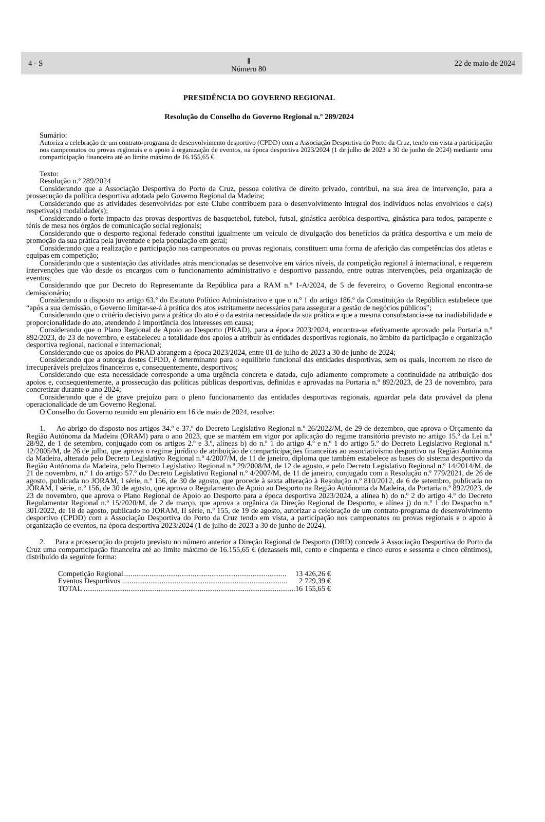4 - S Ⅱ
Número 80 22 de maio de 2024
PRESIDÊNCIA DO GOVERNO REGIONAL
Resolução do Conselho do Governo Regional n.º 289/2024
Sumário:
Autoriza a celebração de um contrato-programa de desenvolvimento desportivo (CPDD) com a Associação Desportiva do Porto da Cruz, tendo em vista a participação nos campeonatos ou provas regionais e o apoio à organização de eventos, na época desportiva 2023/2024 (1 de julho de 2023 a 30 de junho de 2024) mediante uma comparticipação financeira até ao limite máximo de 16.155,65 €.
Texto:
Resolução n.º 289/2024
Considerando que a Associação Desportiva do Porto da Cruz, pessoa coletiva de direito privado, contribui, na sua área de intervenção, para a prossecução da política desportiva adotada pelo Governo Regional da Madeira;
Considerando que as atividades desenvolvidas por este Clube contribuem para o desenvolvimento integral dos indivíduos nelas envolvidos e da(s) respetiva(s) modalidade(s);
Considerando o forte impacto das provas desportivas de basquetebol, futebol, futsal, ginástica aeróbica desportiva, ginástica para todos, parapente e ténis de mesa nos órgãos de comunicação social regionais;
Considerando que o desporto regional federado constitui igualmente um veículo de divulgação dos benefícios da prática desportiva e um meio de promoção da sua prática pela juventude e pela população em geral;
Considerando que a realização e participação nos campeonatos ou provas regionais, constituem uma forma de aferição das competências dos atletas e equipas em competição;
Considerando que a sustentação das atividades atrás mencionadas se desenvolve em vários níveis, da competição regional à internacional, e requerem intervenções que vão desde os encargos com o funcionamento administrativo e desportivo passando, entre outras intervenções, pela organização de eventos;
Considerando que por Decreto do Representante da República para a RAM n.º 1-A/2024, de 5 de fevereiro, o Governo Regional encontra-se demissionário;
Considerando o disposto no artigo 63.º do Estatuto Político Administrativo e que o n.º 1 do artigo 186.º da Constituição da República estabelece que “após a sua demissão, o Governo limitar-se-á à prática dos atos estritamente necessários para assegurar a gestão de negócios públicos”;
Considerando que o critério decisivo para a prática do ato é o da estrita necessidade da sua prática e que a mesma consubstancia-se na inadiabilidade e proporcionalidade do ato, atendendo à importância dos interesses em causa;
Considerando que o Plano Regional de Apoio ao Desporto (PRAD), para a época 2023/2024, encontra-se efetivamente aprovado pela Portaria n.º 892/2023, de 23 de novembro, e estabeleceu a totalidade dos apoios a atribuir às entidades desportivas regionais, no âmbito da participação e organização desportiva regional, nacional e internacional;
Considerando que os apoios do PRAD abrangem a época 2023/2024, entre 01 de julho de 2023 a 30 de junho de 2024;
Considerando que a outorga destes CPDD, é determinante para o equilíbrio funcional das entidades desportivas, sem os quais, incorrem no risco de irrecuperáveis prejuízos financeiros e, consequentemente, desportivos;
Considerando que esta necessidade corresponde a uma urgência concreta e datada, cujo adiamento compromete a continuidade na atribuição dos apoios e, consequentemente, a prossecução das políticas públicas desportivas, definidas e aprovadas na Portaria n.º 892/2023, de 23 de novembro, para concretizar durante o ano 2024;
Considerando que é de grave prejuízo para o pleno funcionamento das entidades desportivas regionais, aguardar pela data provável da plena operacionalidade de um Governo Regional.
O Conselho do Governo reunido em plenário em 16 de maio de 2024, resolve:
1. Ao abrigo do disposto nos artigos 34.º e 37.º do Decreto Legislativo Regional n.º 26/2022/M, de 29 de dezembro, que aprova o Orçamento da Região Autónoma da Madeira (ORAM) para o ano 2023, que se mantém em vigor por aplicação do regime transitório previsto no artigo 15.º da Lei n.º 28/92, de 1 de setembro, conjugado com os artigos 2.º e 3.º, alíneas b) do n.º 1 do artigo 4.º e n.º 1 do artigo 5.º do Decreto Legislativo Regional n.º 12/2005/M, de 26 de julho, que aprova o regime jurídico de atribuição de comparticipações financeiras ao associativismo desportivo na Região Autónoma da Madeira, alterado pelo Decreto Legislativo Regional n.º 4/2007/M, de 11 de janeiro, diploma que também estabelece as bases do sistema desportivo da Região Autónoma da Madeira, pelo Decreto Legislativo Regional n.º 29/2008/M, de 12 de agosto, e pelo Decreto Legislativo Regional n.º 14/2014/M, de 21 de novembro, n.º 1 do artigo 57.º do Decreto Legislativo Regional n.º 4/2007/M, de 11 de janeiro, conjugado com a Resolução n.º 779/2021, de 26 de agosto, publicada no JORAM, I série, n.º 156, de 30 de agosto, que procede à sexta alteração à Resolução n.º 810/2012, de 6 de setembro, publicada no JORAM, I série, n.º 156, de 30 de agosto, que aprova o Regulamento de Apoio ao Desporto na Região Autónoma da Madeira, da Portaria n.º 892/2023, de 23 de novembro, que aprova o Plano Regional de Apoio ao Desporto para a época desportiva 2023/2024, a alínea h) do n.º 2 do artigo 4.º do Decreto Regulamentar Regional n.º 15/2020/M, de 2 de março, que aprova a orgânica da Direção Regional de Desporto, e alínea j) do n.º 1 do Despacho n.º 301/2022, de 18 de agosto, publicado no JORAM, II série, n.º 155, de 19 de agosto, autorizar a celebração de um contrato-programa de desenvolvimento desportivo (CPDD) com a Associação Desportiva do Porto da Cruz tendo em vista, a participação nos campeonatos ou provas regionais e o apoio à organização de eventos, na época desportiva 2023/2024 (1 de julho de 2023 a 30 de junho de 2024).
2. Para a prossecução do projeto previsto no número anterior a Direção Regional de Desporto (DRD) concede à Associação Desportiva do Porto da Cruz uma comparticipação financeira até ao limite máximo de 16.155,65 € (dezasseis mil, cento e cinquenta e cinco euros e sessenta e cinco cêntimos), distribuído da seguinte forma:
| Competição Regional....................................................................................... | 13 426,26 € |
| Eventos Desportivos ........................................................................................ | 2 729,39 € |
| TOTAL ................................................................................................................. | 16 155,65 € |